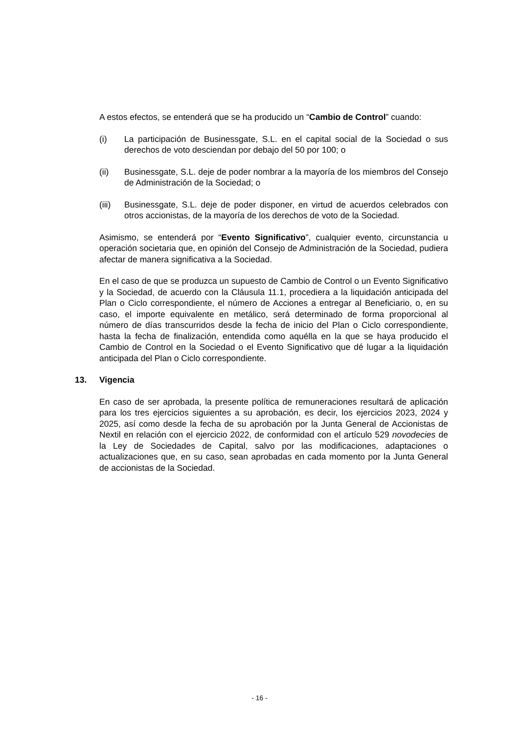A estos efectos, se entenderá que se ha producido un “Cambio de Control” cuando:
(i) La participación de Businessgate, S.L. en el capital social de la Sociedad o sus derechos de voto desciendan por debajo del 50 por 100; o
(ii) Businessgate, S.L. deje de poder nombrar a la mayoría de los miembros del Consejo de Administración de la Sociedad; o
(iii) Businessgate, S.L. deje de poder disponer, en virtud de acuerdos celebrados con otros accionistas, de la mayoría de los derechos de voto de la Sociedad.
Asimismo, se entenderá por “Evento Significativo”, cualquier evento, circunstancia u operación societaria que, en opinión del Consejo de Administración de la Sociedad, pudiera afectar de manera significativa a la Sociedad.
En el caso de que se produzca un supuesto de Cambio de Control o un Evento Significativo y la Sociedad, de acuerdo con la Cláusula 11.1, procediera a la liquidación anticipada del Plan o Ciclo correspondiente, el número de Acciones a entregar al Beneficiario, o, en su caso, el importe equivalente en metálico, será determinado de forma proporcional al número de días transcurridos desde la fecha de inicio del Plan o Ciclo correspondiente, hasta la fecha de finalización, entendida como aquélla en la que se haya producido el Cambio de Control en la Sociedad o el Evento Significativo que dé lugar a la liquidación anticipada del Plan o Ciclo correspondiente.
13. Vigencia
En caso de ser aprobada, la presente política de remuneraciones resultará de aplicación para los tres ejercicios siguientes a su aprobación, es decir, los ejercicios 2023, 2024 y 2025, así como desde la fecha de su aprobación por la Junta General de Accionistas de Nextil en relación con el ejercicio 2022, de conformidad con el artículo 529 novodecies de la Ley de Sociedades de Capital, salvo por las modificaciones, adaptaciones o actualizaciones que, en su caso, sean aprobadas en cada momento por la Junta General de accionistas de la Sociedad.
- 16 -